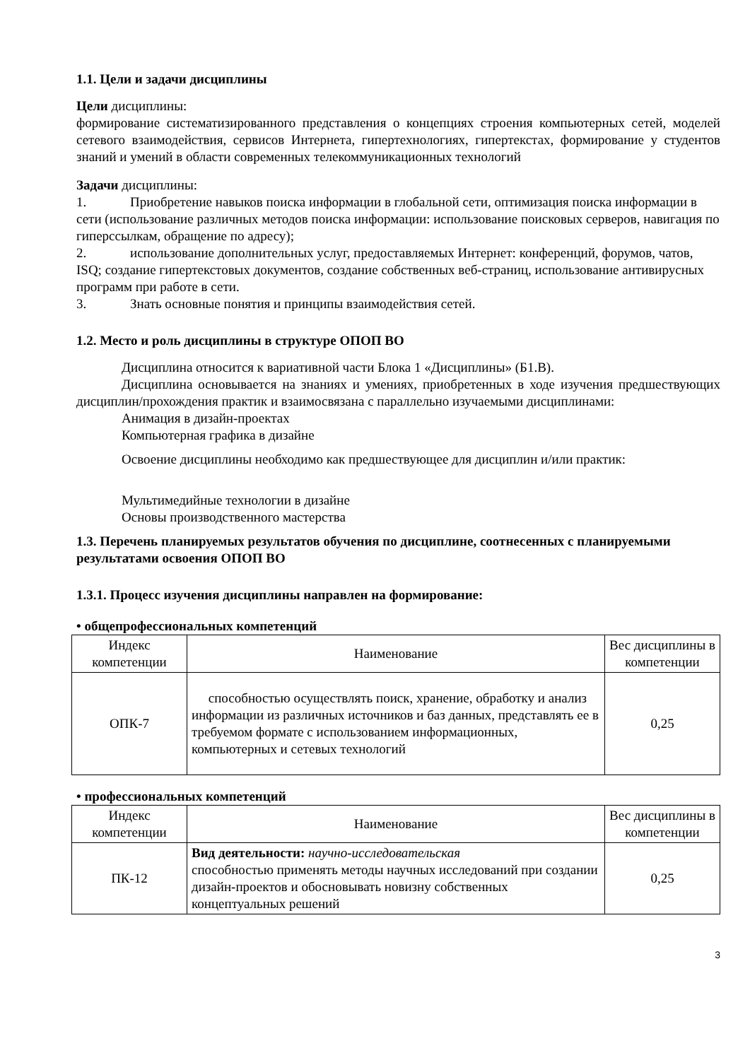1.1. Цели и задачи дисциплины
Цели дисциплины:
формирование систематизированного представления о концепциях строения компьютерных сетей, моделей сетевого взаимодействия, сервисов Интернета, гипертехнологиях, гипертекстах, формирование у студентов знаний и умений в области современных телекоммуникационных технологий
Задачи дисциплины:
1. Приобретение навыков поиска информации в глобальной сети, оптимизация поиска информации в сети (использование различных методов поиска информации: использование поисковых серверов, навигация по гиперссылкам, обращение по адресу);
2. использование дополнительных услуг, предоставляемых Интернет: конференций, форумов, чатов, ISQ; создание гипертекстовых документов, создание собственных веб-страниц, использование антивирусных программ при работе в сети.
3. Знать основные понятия и принципы взаимодействия сетей.
1.2. Место и роль дисциплины в структуре ОПОП ВО
Дисциплина относится к вариативной части Блока 1 «Дисциплины» (Б1.В).
Дисциплина основывается на знаниях и умениях, приобретенных в ходе изучения предшествующих дисциплин/прохождения практик и взаимосвязана с параллельно изучаемыми дисциплинами:
Анимация в дизайн-проектах
Компьютерная графика в дизайне
Освоение дисциплины необходимо как предшествующее для дисциплин и/или практик:
Мультимедийные технологии в дизайне
Основы производственного мастерства
1.3. Перечень планируемых результатов обучения по дисциплине, соотнесенных с планируемыми результатами освоения ОПОП ВО
1.3.1. Процесс изучения дисциплины направлен на формирование:
• общепрофессиональных компетенций
| Индекс компетенции | Наименование | Вес дисциплины в компетенции |
| ОПК-7 | способностью осуществлять поиск, хранение, обработку и анализ информации из различных источников и баз данных, представлять ее в требуемом формате с использованием информационных, компьютерных и сетевых технологий | 0,25 |
• профессиональных компетенций
| Индекс компетенции | Наименование | Вес дисциплины в компетенции |
| ПК-12 | Вид деятельности: научно-исследовательская способностью применять методы научных исследований при создании дизайн-проектов и обосновывать новизну собственных концептуальных решений | 0,25 |
3